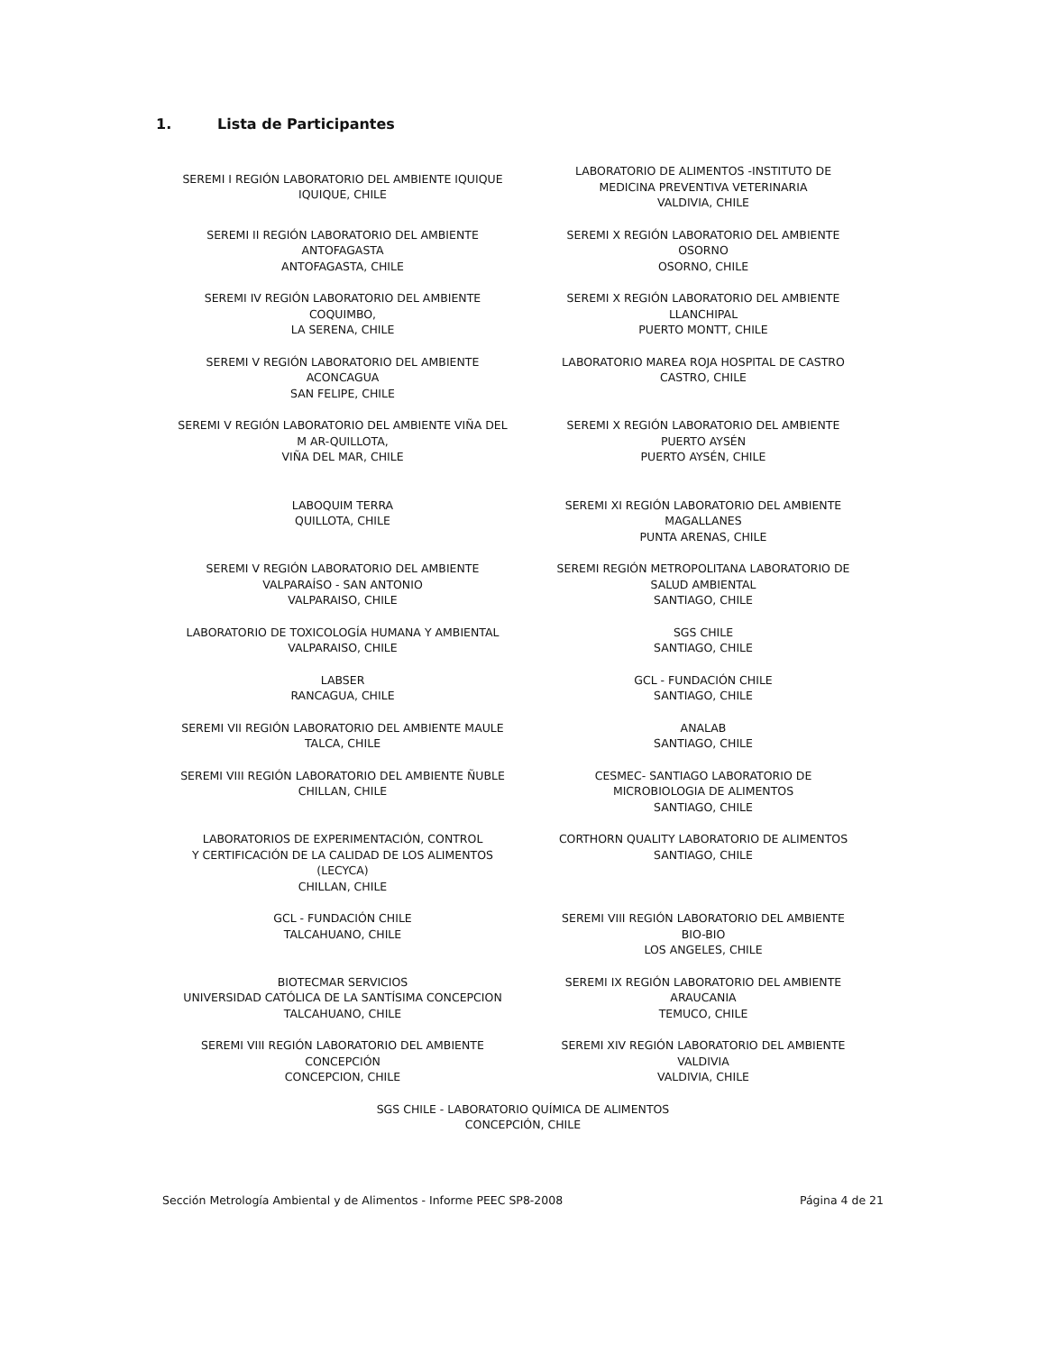1. Lista de Participantes
| SEREMI I REGIÓN LABORATORIO DEL AMBIENTE IQUIQUE IQUIQUE, CHILE | LABORATORIO DE ALIMENTOS -INSTITUTO DE MEDICINA PREVENTIVA VETERINARIA VALDIVIA, CHILE |
| SEREMI II REGIÓN LABORATORIO DEL AMBIENTE ANTOFAGASTA ANTOFAGASTA, CHILE | SEREMI X REGIÓN LABORATORIO DEL AMBIENTE OSORNO OSORNO, CHILE |
| SEREMI IV REGIÓN LABORATORIO DEL AMBIENTE COQUIMBO, LA SERENA, CHILE | SEREMI X REGIÓN LABORATORIO DEL AMBIENTE LLANCHIPAL PUERTO MONTT, CHILE |
| SEREMI V REGIÓN LABORATORIO DEL AMBIENTE ACONCAGUA SAN FELIPE, CHILE | LABORATORIO MAREA ROJA HOSPITAL DE CASTRO CASTRO, CHILE |
| SEREMI V REGIÓN LABORATORIO DEL AMBIENTE VIÑA DEL M AR-QUILLOTA, VIÑA DEL MAR, CHILE | SEREMI X REGIÓN LABORATORIO DEL AMBIENTE PUERTO AYSÉN PUERTO AYSÉN, CHILE |
| LABOQUIM TERRA QUILLOTA, CHILE | SEREMI XI REGIÓN LABORATORIO DEL AMBIENTE MAGALLANES PUNTA ARENAS, CHILE |
| SEREMI V REGIÓN LABORATORIO DEL AMBIENTE VALPARAÍSO - SAN ANTONIO VALPARAISO, CHILE | SEREMI REGIÓN METROPOLITANA LABORATORIO DE SALUD AMBIENTAL SANTIAGO, CHILE |
| LABORATORIO DE TOXICOLOGÍA HUMANA Y AMBIENTAL VALPARAISO, CHILE | SGS CHILE SANTIAGO, CHILE |
| LABSER RANCAGUA, CHILE | GCL - FUNDACIÓN CHILE SANTIAGO, CHILE |
| SEREMI VII REGIÓN LABORATORIO DEL AMBIENTE MAULE TALCA, CHILE | ANALAB SANTIAGO, CHILE |
| SEREMI VIII REGIÓN LABORATORIO DEL AMBIENTE ÑUBLE CHILLAN, CHILE | CESMEC- SANTIAGO LABORATORIO DE MICROBIOLOGIA DE ALIMENTOS SANTIAGO, CHILE |
| LABORATORIOS DE EXPERIMENTACIÓN, CONTROL Y CERTIFICACIÓN DE LA CALIDAD DE LOS ALIMENTOS (LECYCA) CHILLAN, CHILE | CORTHORN QUALITY LABORATORIO DE ALIMENTOS SANTIAGO, CHILE |
| GCL - FUNDACIÓN CHILE TALCAHUANO, CHILE | SEREMI VIII REGIÓN LABORATORIO DEL AMBIENTE BIO-BIO LOS ANGELES, CHILE |
| BIOTECMAR SERVICIOS UNIVERSIDAD CATÓLICA DE LA SANTÍSIMA CONCEPCION TALCAHUANO, CHILE | SEREMI IX REGIÓN LABORATORIO DEL AMBIENTE ARAUCANIA TEMUCO, CHILE |
| SEREMI VIII REGIÓN LABORATORIO DEL AMBIENTE CONCEPCIÓN CONCEPCION, CHILE | SEREMI XIV REGIÓN LABORATORIO DEL AMBIENTE VALDIVIA VALDIVIA, CHILE |
| SGS CHILE - LABORATORIO QUÍMICA DE ALIMENTOS CONCEPCIÓN, CHILE | |
Sección Metrología Ambiental y de Alimentos - Informe PEEC SP8-2008 Página 4 de 21